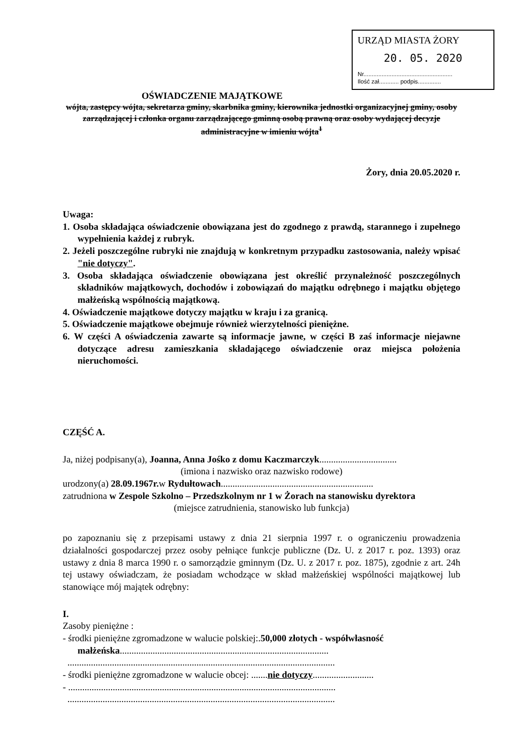URZĄD MIASTA ŻORY
20. 05. 2020
Nr......................................................
Ilość zał............ podpis..............
OŚWIADCZENIE MAJĄTKOWE
wójta, zastępcy wójta, sekretarza gminy, skarbnika gminy, kierownika jednostki organizacyjnej gminy, osoby zarządzającej i członka organu zarządzającego gminną osobą prawną oraz osoby wydającej decyzje administracyjne w imieniu wójta<sup>1</sup>
Żory, dnia 20.05.2020 r.
Uwaga:
1. Osoba składająca oświadczenie obowiązana jest do zgodnego z prawdą, starannego i zupełnego wypełnienia każdej z rubryk.
2. Jeżeli poszczególne rubryki nie znajdują w konkretnym przypadku zastosowania, należy wpisać "nie dotyczy".
3. Osoba składająca oświadczenie obowiązana jest określić przynależność poszczególnych składników majątkowych, dochodów i zobowiązań do majątku odrębnego i majątku objętego małżeńską wspólnością majątkową.
4. Oświadczenie majątkowe dotyczy majątku w kraju i za granicą.
5. Oświadczenie majątkowe obejmuje również wierzytelności pieniężne.
6. W części A oświadczenia zawarte są informacje jawne, w części B zaś informacje niejawne dotyczące adresu zamieszkania składającego oświadczenie oraz miejsca położenia nieruchomości.
CZĘŚĆ A.
Ja, niżej podpisany(a), Joanna, Anna Jośko z domu Kaczmarczyk.................................
(imiona i nazwisko oraz nazwisko rodowe)
urodzony(a) 28.09.1967r. w Rydułtowach.................................................................
zatrudniona w Zespole Szkolno – Przedszkolnym nr 1 w Żorach na stanowisku dyrektora
(miejsce zatrudnienia, stanowisko lub funkcja)
po zapoznaniu się z przepisami ustawy z dnia 21 sierpnia 1997 r. o ograniczeniu prowadzenia działalności gospodarczej przez osoby pełniące funkcje publiczne (Dz. U. z 2017 r. poz. 1393) oraz ustawy z dnia 8 marca 1990 r. o samorządzie gminnym (Dz. U. z 2017 r. poz. 1875), zgodnie z art. 24h tej ustawy oświadczam, że posiadam wchodzące w skład małżeńskiej wspólności majątkowej lub stanowiące mój majątek odrębny:
I.
Zasoby pieniężne :
- środki pieniężne zgromadzone w walucie polskiej:.50,000 złotych - współwłasność małżeńska.........................................................................................
..................................................................................................................
- środki pieniężne zgromadzone w walucie obcej: .......nie dotyczy..........................
- ..................................................................................................................
..................................................................................................................